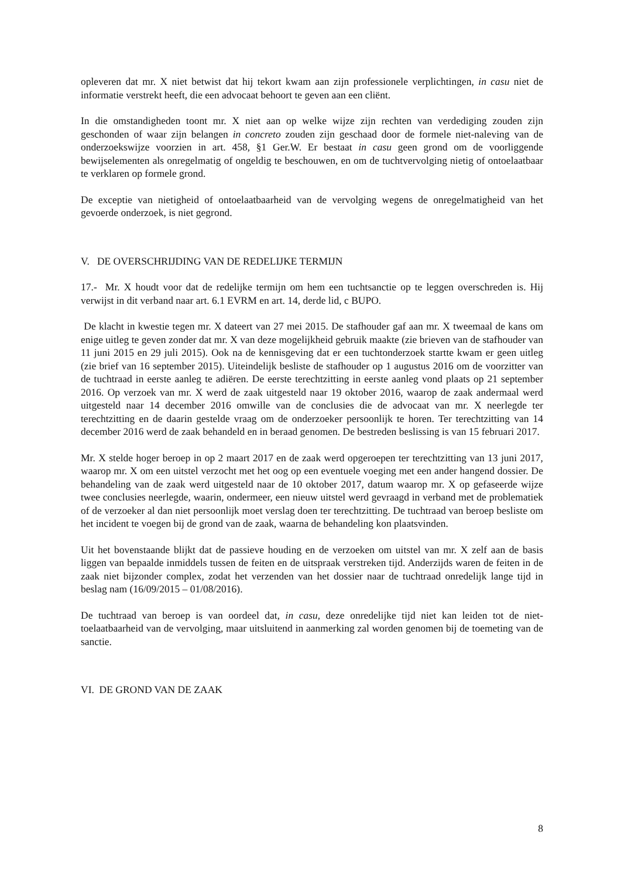opleveren dat mr. X niet betwist dat hij tekort kwam aan zijn professionele verplichtingen, in casu niet de informatie verstrekt heeft, die een advocaat behoort te geven aan een cliënt.
In die omstandigheden toont mr. X niet aan op welke wijze zijn rechten van verdediging zouden zijn geschonden of waar zijn belangen in concreto zouden zijn geschaad door de formele niet-naleving van de onderzoekswijze voorzien in art. 458, §1 Ger.W. Er bestaat in casu geen grond om de voorliggende bewijselementen als onregelmatig of ongeldig te beschouwen, en om de tuchtvervolging nietig of ontoelaatbaar te verklaren op formele grond.
De exceptie van nietigheid of ontoelaatbaarheid van de vervolging wegens de onregelmatigheid van het gevoerde onderzoek, is niet gegrond.
V. DE OVERSCHRIJDING VAN DE REDELIJKE TERMIJN
17.- Mr. X houdt voor dat de redelijke termijn om hem een tuchtsanctie op te leggen overschreden is. Hij verwijst in dit verband naar art. 6.1 EVRM en art. 14, derde lid, c BUPO.
De klacht in kwestie tegen mr. X dateert van 27 mei 2015. De stafhouder gaf aan mr. X tweemaal de kans om enige uitleg te geven zonder dat mr. X van deze mogelijkheid gebruik maakte (zie brieven van de stafhouder van 11 juni 2015 en 29 juli 2015). Ook na de kennisgeving dat er een tuchtonderzoek startte kwam er geen uitleg (zie brief van 16 september 2015). Uiteindelijk besliste de stafhouder op 1 augustus 2016 om de voorzitter van de tuchtraad in eerste aanleg te adiëren. De eerste terechtzitting in eerste aanleg vond plaats op 21 september 2016. Op verzoek van mr. X werd de zaak uitgesteld naar 19 oktober 2016, waarop de zaak andermaal werd uitgesteld naar 14 december 2016 omwille van de conclusies die de advocaat van mr. X neerlegde ter terechtzitting en de daarin gestelde vraag om de onderzoeker persoonlijk te horen. Ter terechtzitting van 14 december 2016 werd de zaak behandeld en in beraad genomen. De bestreden beslissing is van 15 februari 2017.
Mr. X stelde hoger beroep in op 2 maart 2017 en de zaak werd opgeroepen ter terechtzitting van 13 juni 2017, waarop mr. X om een uitstel verzocht met het oog op een eventuele voeging met een ander hangend dossier. De behandeling van de zaak werd uitgesteld naar de 10 oktober 2017, datum waarop mr. X op gefaseerde wijze twee conclusies neerlegde, waarin, ondermeer, een nieuw uitstel werd gevraagd in verband met de problematiek of de verzoeker al dan niet persoonlijk moet verslag doen ter terechtzitting. De tuchtraad van beroep besliste om het incident te voegen bij de grond van de zaak, waarna de behandeling kon plaatsvinden.
Uit het bovenstaande blijkt dat de passieve houding en de verzoeken om uitstel van mr. X zelf aan de basis liggen van bepaalde inmiddels tussen de feiten en de uitspraak verstreken tijd. Anderzijds waren de feiten in de zaak niet bijzonder complex, zodat het verzenden van het dossier naar de tuchtraad onredelijk lange tijd in beslag nam (16/09/2015 – 01/08/2016).
De tuchtraad van beroep is van oordeel dat, in casu, deze onredelijke tijd niet kan leiden tot de niet-toelaatbaarheid van de vervolging, maar uitsluitend in aanmerking zal worden genomen bij de toemeting van de sanctie.
VI. DE GROND VAN DE ZAAK
8